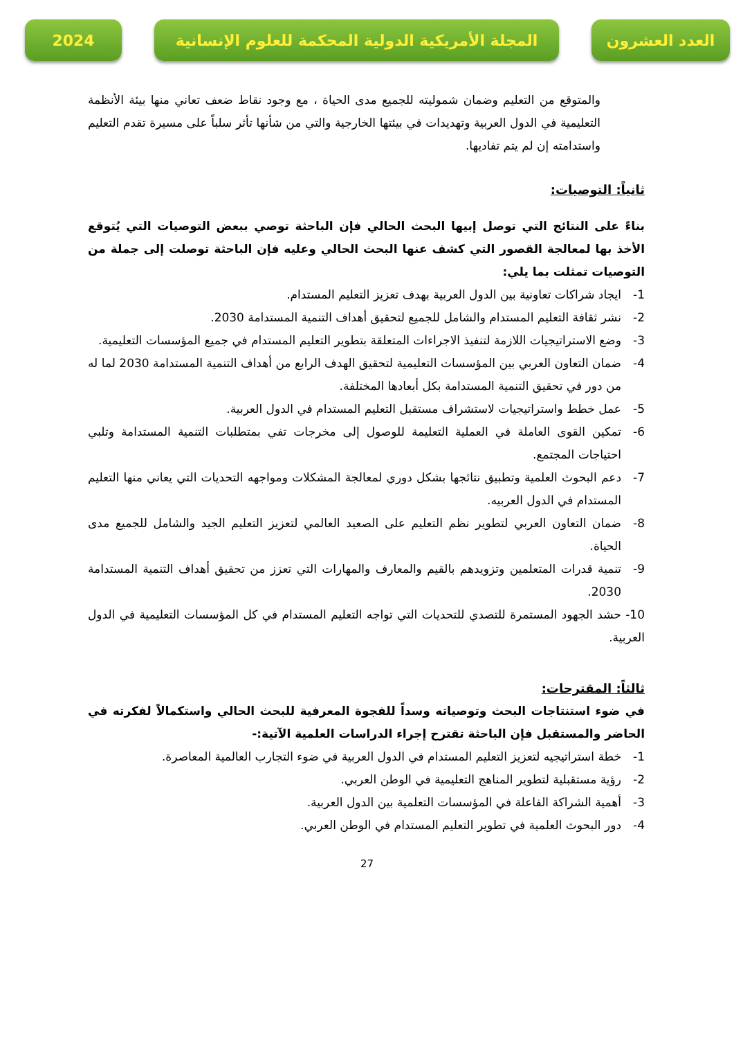العدد العشرون المجلة الأمريكية الدولية المحكمة للعلوم الإنسانية
2024
والمتوقع من التعليم وضمان شموليته للجميع مدى الحياة ، مع وجود نقاط ضعف تعاني منها بيئة الأنظمة التعليمية في الدول العربية وتهديدات في بيئتها الخارجية والتي من شأنها تأثر سلباً على مسيرة تقدم التعليم واستدامته إن لم يتم تفاديها.
ثانياً: التوصيات:
بناءً على النتائج التي توصل إبيها البحث الحالي فإن الباحثة توصي ببعض التوصيات التي يُتوقع الأخذ بها لمعالجة القصور التي كشف عنها البحث الحالي وعليه فإن الباحثة توصلت إلى جملة من التوصيات تمثلت بما يلي:
1- ايجاد شراكات تعاونية بين الدول العربية بهدف تعزيز التعليم المستدام.
2- نشر ثقافة التعليم المستدام والشامل للجميع لتحقيق أهداف التنمية المستدامة 2030.
3- وضع الاستراتيجيات اللازمة لتنفيذ الاجراءات المتعلقة بتطوير التعليم المستدام في جميع المؤسسات التعليمية.
4- ضمان التعاون العربي بين المؤسسات التعليمية لتحقيق الهدف الرابع من أهداف التنمية المستدامة 2030 لما له من دور في تحقيق التنمية المستدامة بكل أبعادها المختلفة.
5- عمل خطط واستراتيجيات لاستشراف مستقبل التعليم المستدام في الدول العربية.
6- تمكين القوى العاملة في العملية التعليمة للوصول إلى مخرجات تفي بمتطلبات التنمية المستدامة وتلبي احتياجات المجتمع.
7- دعم البحوث العلمية وتطبيق نتائجها بشكل دوري لمعالجة المشكلات ومواجهه التحديات التي يعاني منها التعليم المستدام في الدول العربيه.
8- ضمان التعاون العربي لتطوير نظم التعليم على الصعيد العالمي لتعزيز التعليم الجيد والشامل للجميع مدى الحياة.
9- تنمية قدرات المتعلمين وتزويدهم بالقيم والمعارف والمهارات التي تعزز من تحقيق أهداف التنمية المستدامة 2030.
10- حشد الجهود المستمرة للتصدي للتحديات التي تواجه التعليم المستدام في كل المؤسسات التعليمية في الدول العربية.
ثالثاً: المقترحات:
في ضوء استنتاجات البحث وتوصياته وسداً للفجوة المعرفية للبحث الحالي واستكمالاً لفكرته في الحاضر والمستقبل فإن الباحثة تقترح إجراء الدراسات العلمية الآتية:-
1- خطة استراتيجيه لتعزيز التعليم المستدام في الدول العربية في ضوء التجارب العالمية المعاصرة.
2- رؤية مستقبلية لتطوير المناهج التعليمية في الوطن العربي.
3- أهمية الشراكة الفاعلة في المؤسسات التعلمية بين الدول العربية.
4- دور البحوث العلمية في تطوير التعليم المستدام في الوطن العربي.
27